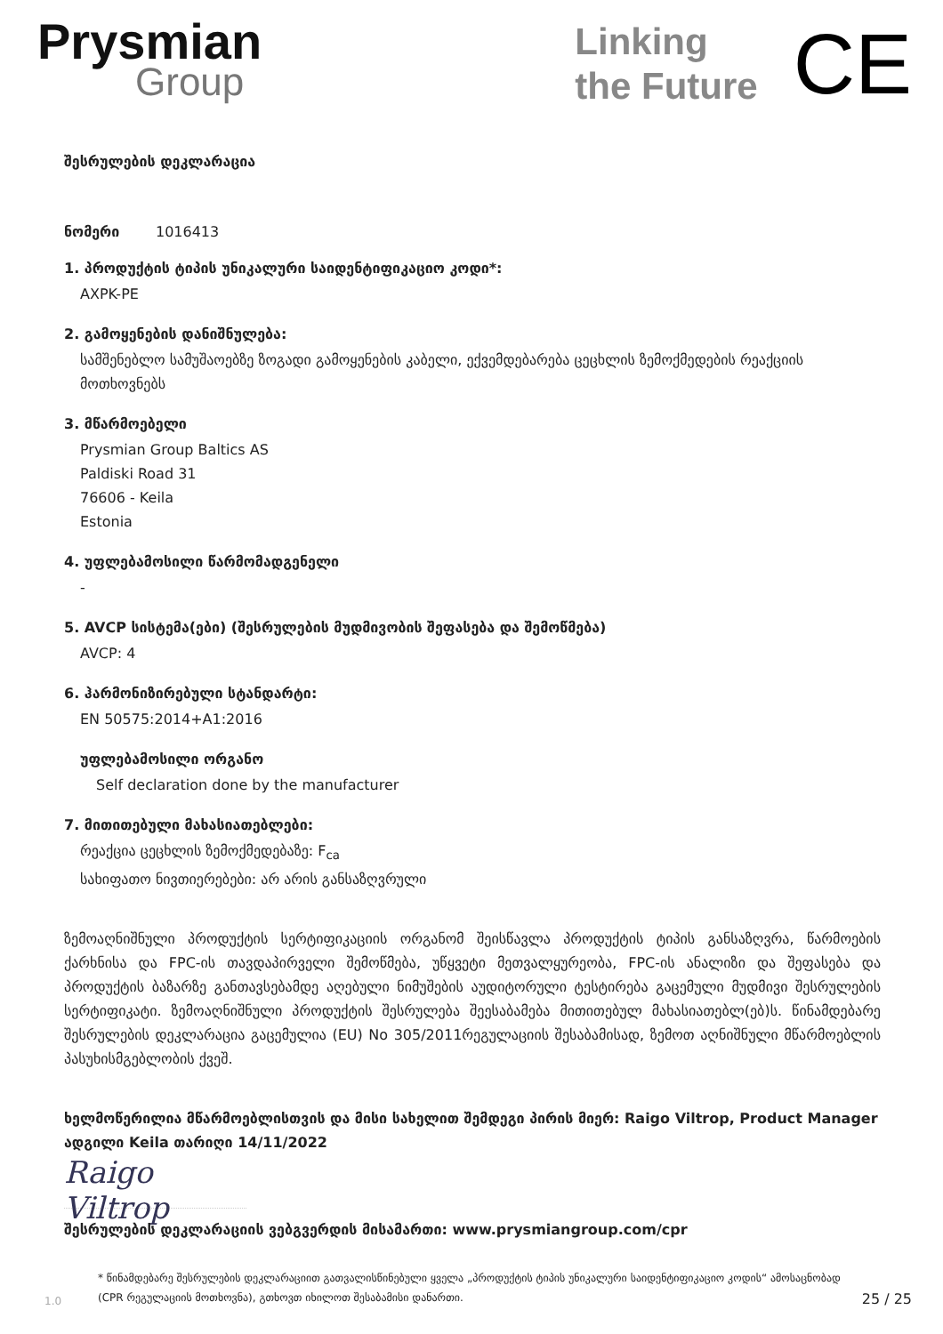Prysmian
Group
Linking
the Future
CE
შესრულების დეკლარაცია
ნომერი 1016413
1. პროდუქტის ტიპის უნიკალური საიდენტიფიკაციო კოდი*:
AXPK-PE
2. გამოყენების დანიშნულება:
სამშენებლო სამუშაოებზე ზოგადი გამოყენების კაბელი, ექვემდებარება ცეცხლის ზემოქმედების რეაქციის მოთხოვნებს
3. მწარმოებელი
Prysmian Group Baltics AS
Paldiski Road 31
76606 - Keila
Estonia
4. უფლებამოსილი წარმომადგენელი
-
5. AVCP სისტემა(ები) (შესრულების მუდმივობის შეფასება და შემოწმება)
AVCP: 4
6. ჰარმონიზირებული სტანდარტი:
EN 50575:2014+A1:2016
უფლებამოსილი ორგანო
Self declaration done by the manufacturer
7. მითითებული მახასიათებლები:
რეაქცია ცეცხლის ზემოქმედებაზე: F<sub>ca</sub>
სახიფათო ნივთიერებები: არ არის განსაზღვრული
ზემოაღნიშნული პროდუქტის სერტიფიკაციის ორგანომ შეისწავლა პროდუქტის ტიპის განსაზღვრა, წარმოების ქარხნისა და FPC-ის თავდაპირველი შემოწმება, უწყვეტი მეთვალყურეობა, FPC-ის ანალიზი და შეფასება და პროდუქტის ბაზარზე განთავსებამდე აღებული ნიმუშების აუდიტორული ტესტირება გაცემული მუდმივი შესრულების სერტიფიკატი. ზემოაღნიშნული პროდუქტის შესრულება შეესაბამება მითითებულ მახასიათებლ(ებ)ს. წინამდებარე შესრულების დეკლარაცია გაცემულია (EU) No 305/2011რეგულაციის შესაბამისად, ზემოთ აღნიშნული მწარმოებლის პასუხისმგებლობის ქვეშ.
ხელმოწერილია მწარმოებლისთვის და მისი სახელით შემდეგი პირის მიერ: Raigo Viltrop, Product Manager ადგილი Keila თარიღი 14/11/2022
Raigo Viltrop
შესრულების დეკლარაციის ვებგვერდის მისამართი: www.prysmiangroup.com/cpr
1.0
* წინამდებარე შესრულების დეკლარაციით გათვალისწინებული ყველა „პროდუქტის ტიპის უნიკალური საიდენტიფიკაციო კოდის“ ამოსაცნობად (CPR რეგულაციის მოთხოვნა), გთხოვთ იხილოთ შესაბამისი დანართი.
25 / 25